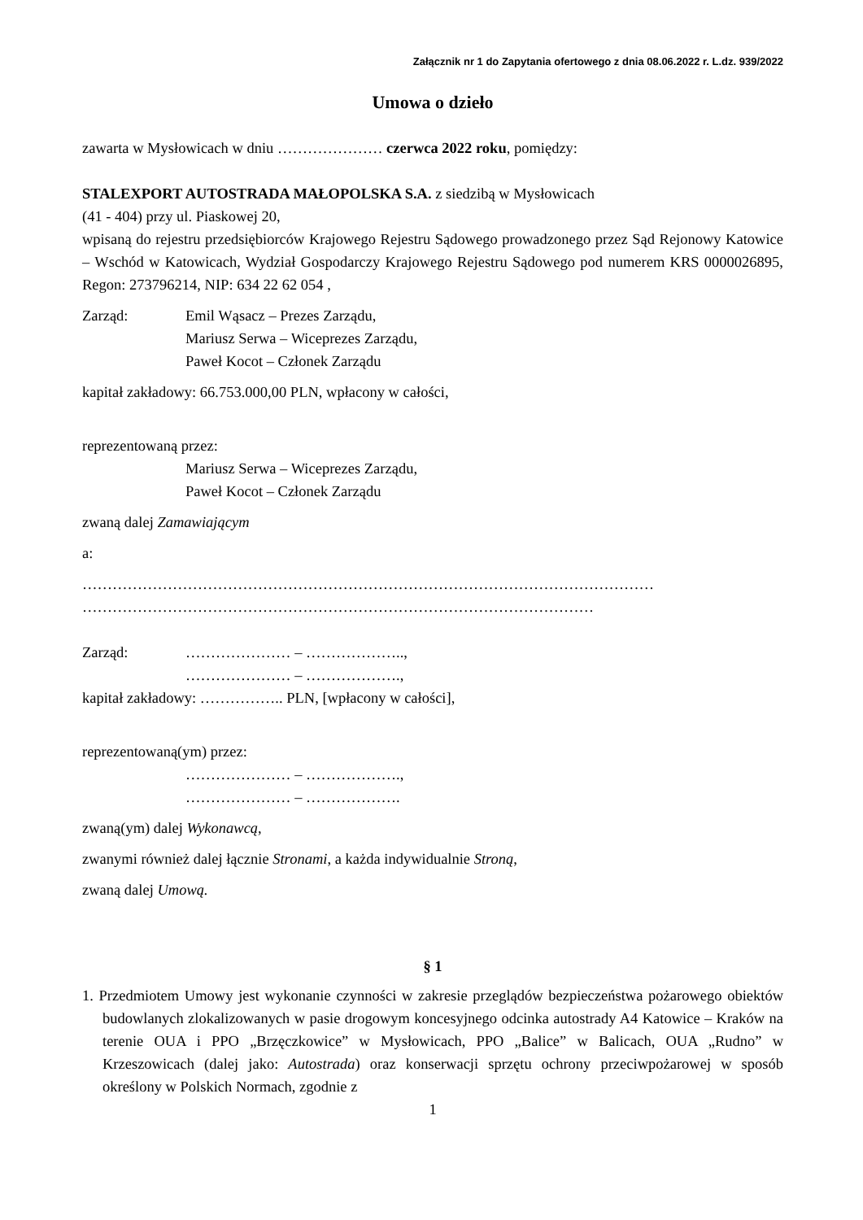Załącznik nr 1 do Zapytania ofertowego z dnia 08.06.2022 r. L.dz. 939/2022
Umowa o dzieło
zawarta w Mysłowicach w dniu ………………… czerwca 2022 roku, pomiędzy:
STALEXPORT AUTOSTRADA MAŁOPOLSKA S.A. z siedzibą w Mysłowicach
(41 - 404) przy ul. Piaskowej 20,
wpisaną do rejestru przedsiębiorców Krajowego Rejestru Sądowego prowadzonego przez Sąd Rejonowy Katowice – Wschód w Katowicach, Wydział Gospodarczy Krajowego Rejestru Sądowego pod numerem KRS 0000026895, Regon: 273796214, NIP: 634 22 62 054 ,
Zarząd: Emil Wąsacz – Prezes Zarządu,
Mariusz Serwa – Wiceprezes Zarządu,
Paweł Kocot – Członek Zarządu
kapitał zakładowy: 66.753.000,00 PLN, wpłacony w całości,
reprezentowaną przez:
Mariusz Serwa – Wiceprezes Zarządu,
Paweł Kocot – Członek Zarządu
zwaną dalej Zamawiającym
a:
……………………………………………………………………………………………………
…………………………………………………………………………………………
Zarząd: ………………… – ………………..,
………………… – ……………….,
kapitał zakładowy: …………….. PLN, [wpłacony w całości],
reprezentowaną(ym) przez:
………………… – ……………….,
………………… – ……………….
zwaną(ym) dalej Wykonawcą,
zwanymi również dalej łącznie Stronami, a każda indywidualnie Stroną,
zwaną dalej Umową.
§ 1
1. Przedmiotem Umowy jest wykonanie czynności w zakresie przeglądów bezpieczeństwa pożarowego obiektów budowlanych zlokalizowanych w pasie drogowym koncesyjnego odcinka autostrady A4 Katowice – Kraków na terenie OUA i PPO „Brzęczkowice” w Mysłowicach, PPO „Balice” w Balicach, OUA „Rudno” w Krzeszowicach (dalej jako: Autostrada) oraz konserwacji sprzętu ochrony przeciwpożarowej w sposób określony w Polskich Normach, zgodnie z
1